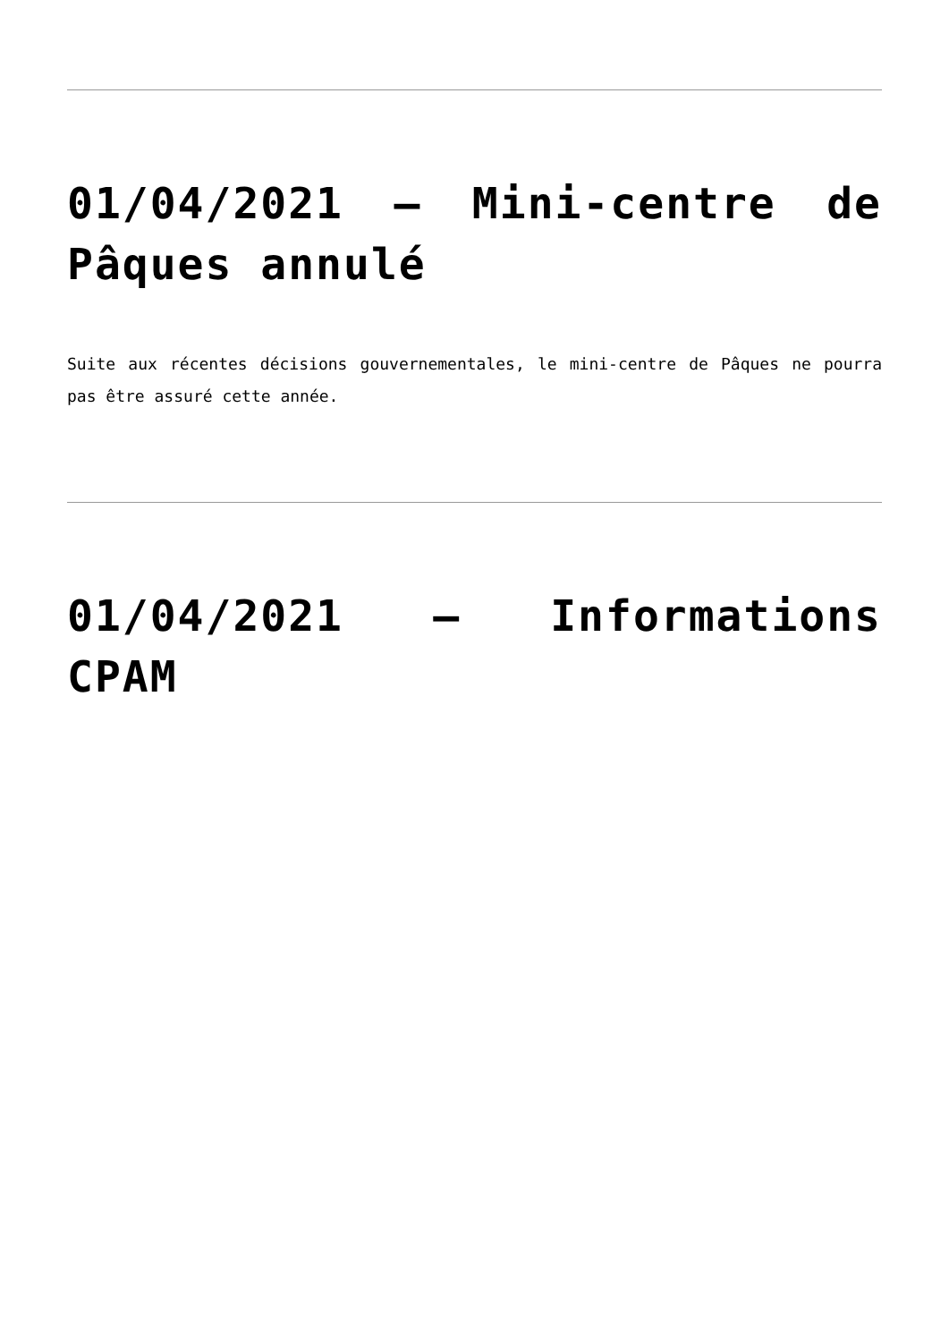01/04/2021 – Mini-centre de Pâques annulé
Suite aux récentes décisions gouvernementales, le mini-centre de Pâques ne pourra pas être assuré cette année.
01/04/2021 – Informations CPAM